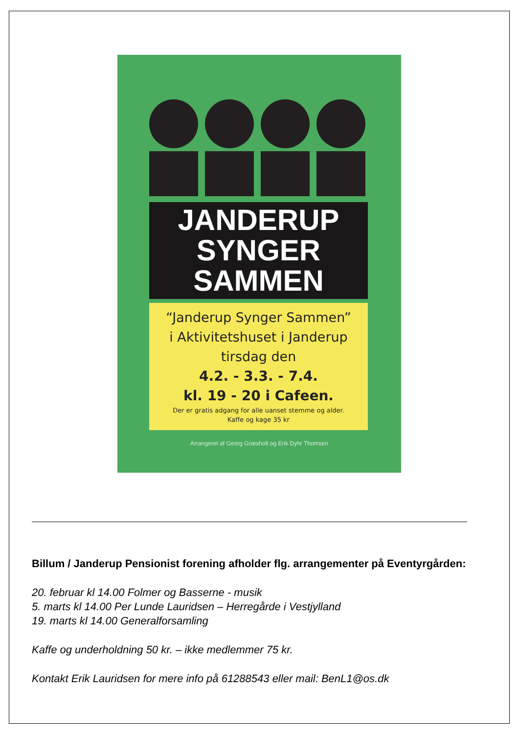JANDERUP
SYNGER
SAMMEN
“Janderup Synger Sammen”
i Aktivitetshuset i Janderup
tirsdag den
4.2. - 3.3. - 7.4.
kl. 19 - 20 i Cafeen.
Der er gratis adgang for alle uanset stemme og alder.
Kaffe og kage 35 kr
Arrangeret af Georg Græsholt og Erik Dyhr Thomsen
Billum / Janderup Pensionist forening afholder flg. arrangementer på Eventyrgården:
20. februar kl 14.00 Folmer og Basserne - musik
5. marts kl 14.00 Per Lunde Lauridsen – Herregårde i Vestjylland
19. marts kl 14.00 Generalforsamling
Kaffe og underholdning 50 kr. – ikke medlemmer 75 kr.
Kontakt Erik Lauridsen for mere info på 61288543 eller mail: BenL1@os.dk